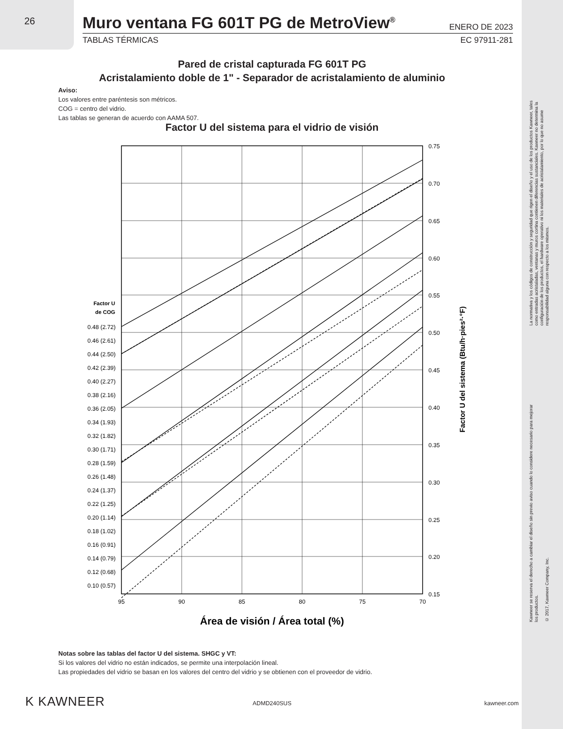26
Muro ventana FG 601T PG de MetroView<sup>®</sup> ENERO DE 2023
TABLAS TÉRMICAS EC 97911-281
Pared de cristal capturada FG 601T PG
Acristalamiento doble de 1" - Separador de acristalamiento de aluminio
Aviso:
Los valores entre paréntesis son métricos.
COG = centro del vidrio.
Las tablas se generan de acuerdo con AAMA 507.
Factor U del sistema para el vidrio de visión
0.48 (2.72)
0.46 (2.61)
0.44 (2.50)
0.42 (2.39)
0.40 (2.27)
0.38 (2.16)
0.36 (2.05)
0.34 (1.93)
0.32 (1.82)
0.30 (1.71)
0.28 (1.59)
0.26 (1.48)
0.24 (1.37)
0.22 (1.25)
0.20 (1.14)
0.18 (1.02)
0.16 (0.91)
0.14 (0.79)
0.12 (0.68)
0.10 (0.57)
Factor U
de COG
0.75
0.70
0.65
0.60
0.55
0.50
0.45
0.40
0.35
0.30
0.25
0.20
0.15
95
90
85
80
75
70
Área de visión / Área total (%)
Factor U del sistema (Btu/h·pies²·°F)
Notas sobre las tablas del factor U del sistema. SHGC y VT:
Si los valores del vidrio no están indicados, se permite una interpolación lineal.
Las propiedades del vidrio se basan en los valores del centro del vidrio y se obtienen con el proveedor de vidrio.
K KAWNEER ADMD240SUS kawneer.com
La normativa y los códigos de construcción y seguridad que rigen el diseño y el uso de los productos Kawneer, tales como entradas acristaladas, ventanas y muros cortina contienen diferencias sustanciales. Kawneer no determina la configuración de los productos, el hardware operativo ni los materiales de acristalamiento, por lo que no asume responsabilidad alguna con respecto a los mismos.
Kawneer se reserva el derecho a cambiar el diseño sin previo aviso cuando lo considere necesario para mejorar los productos.
© 2017, Kawneer Company, Inc.